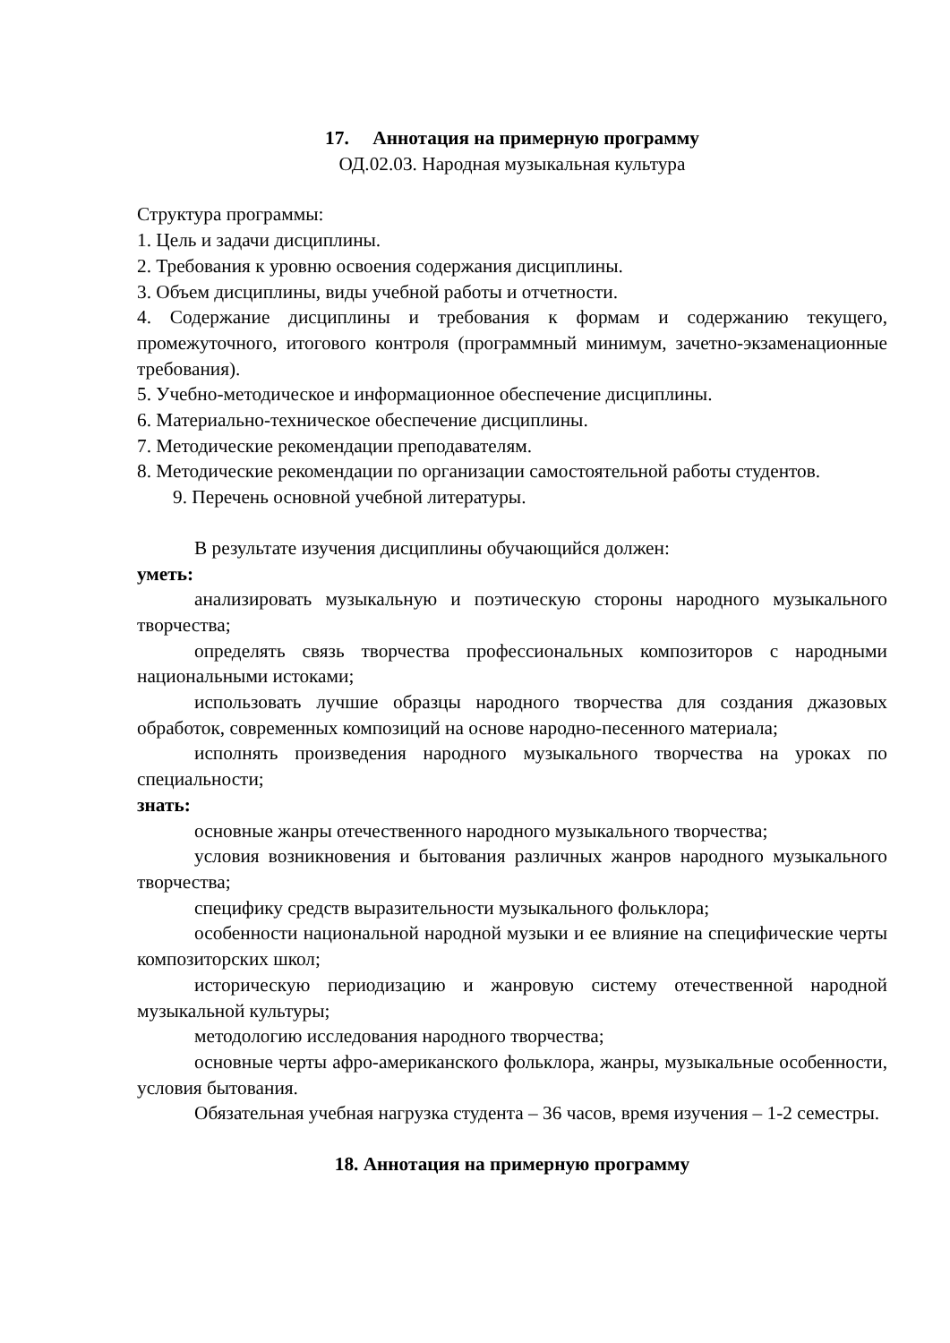17. Аннотация на примерную программу
ОД.02.03. Народная музыкальная культура
Структура программы:
1. Цель и задачи дисциплины.
2. Требования к уровню освоения содержания дисциплины.
3. Объем дисциплины, виды учебной работы и отчетности.
4. Содержание дисциплины и требования к формам и содержанию текущего, промежуточного, итогового контроля (программный минимум, зачетно-экзаменационные требования).
5. Учебно-методическое и информационное обеспечение дисциплины.
6. Материально-техническое обеспечение дисциплины.
7. Методические рекомендации преподавателям.
8. Методические рекомендации по организации самостоятельной работы студентов.
9. Перечень основной учебной литературы.
В результате изучения дисциплины обучающийся должен:
уметь:
анализировать музыкальную и поэтическую стороны народного музыкального творчества;
определять связь творчества профессиональных композиторов с народными национальными истоками;
использовать лучшие образцы народного творчества для создания джазовых обработок, современных композиций на основе народно-песенного материала;
исполнять произведения народного музыкального творчества на уроках по специальности;
знать:
основные жанры отечественного народного музыкального творчества;
условия возникновения и бытования различных жанров народного музыкального творчества;
специфику средств выразительности музыкального фольклора;
особенности национальной народной музыки и ее влияние на специфические черты композиторских школ;
историческую периодизацию и жанровую систему отечественной народной музыкальной культуры;
методологию исследования народного творчества;
основные черты афро-американского фольклора, жанры, музыкальные особенности, условия бытования.
Обязательная учебная нагрузка студента – 36 часов, время изучения – 1-2 семестры.
18. Аннотация на примерную программу